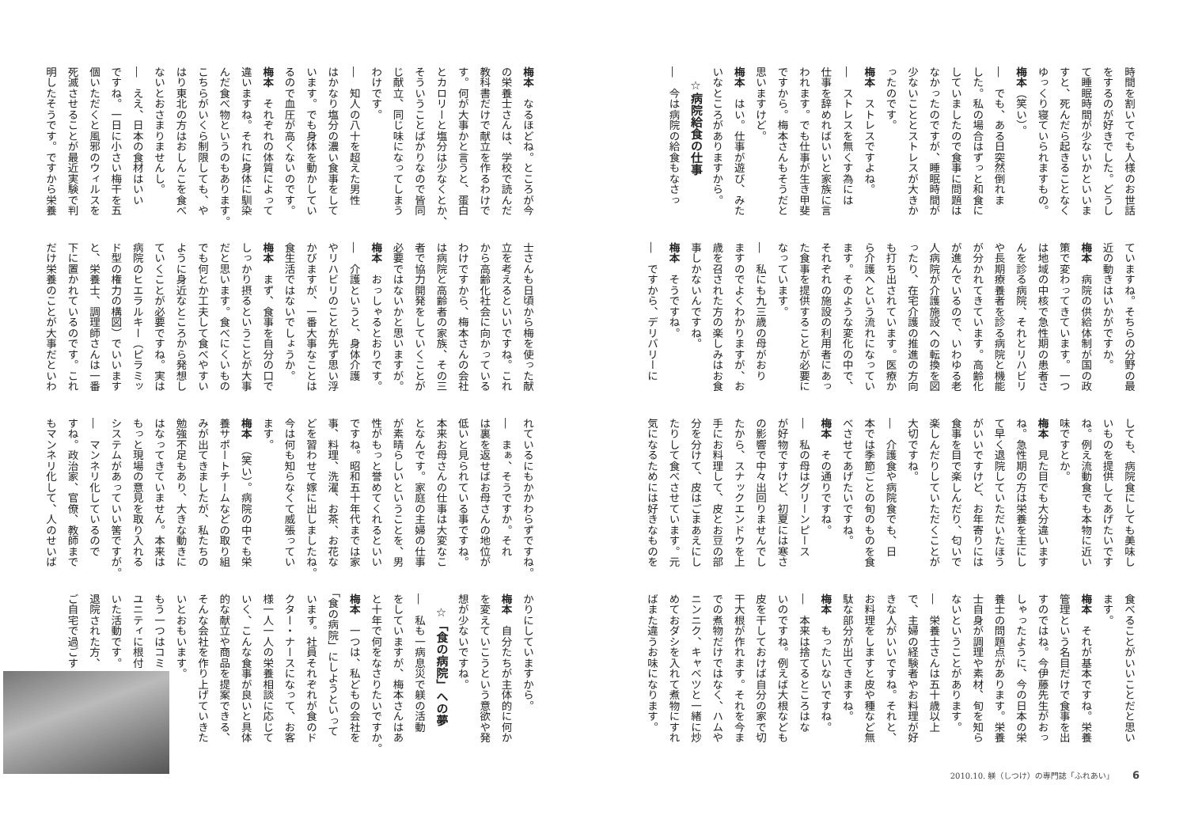時間を割いてでも人様のお世話
をするのが好きでした。どうし
て睡眠時間が少ないかといいま
すと、死んだら起きることなく
ゆっくり寝ていられますもの。
梅本（笑い）。
―　でも、ある日突然倒れま
した。私の場合はずっと和食に
していましたので食事に問題は
なかったのですが、睡眠時間が
少ないこととストレスが大きか
ったのです。
梅本　ストレスですよね。
―　ストレスを無くす為には
仕事を辞めればいいと家族に言
われます。でも仕事が生き甲斐
ですから。梅本さんもそうだと
思いますけど。
梅本　はい。仕事が遊び、みた
いなところがありますから。
　☆病院給食の仕事
―　今は病院の給食もなさっ
ていますね。そちらの分野の最
近の動きはいかがですか。
梅本　病院の供給体制が国の政
策で変わってきています。一つ
は地域の中核で急性期の患者さ
んを診る病院、それとリハビリ
や長期療養者を診る病院と機能
が分かれてきています。高齢化
が進んでいるので、いわゆる老
人病院が介護施設への転換を図
ったり、在宅介護の推進の方向
も打ち出されています。医療か
ら介護へという流れになってい
ます。そのような変化の中で、
それぞれの施設の利用者にあっ
た食事を提供することが必要に
なっています。
―　私にも九三歳の母がおり
ますのでよくわかりますが、お
歳を召された方の楽しみはお食
事しかないんですね。
梅本　そうですね。
―　ですから、デリバリーに
しても、病院食にしても美味し
いものを提供してあげたいです
ね。例え流動食でも本物に近い
味ですとか。
梅本　見た目でも大分違います
ね。急性期の方は栄養を主にし
て早く退院していただいたほう
がいいですけど、お年寄りには
食事を目で楽しんだり、匂いで
楽しんだりしていただくことが
大切ですね。
―　介護食や病院食でも、日
本では季節ごとの旬のものを食
べさせてあげたいですね。
梅本　その通りですね。
―　私の母はグリーンピース
が好物ですけど、初夏には寒さ
の影響で中々出回りませんでし
たから、スナックエンドウを上
手にお料理して、皮とお豆の部
分を分けて、皮はごまあえにし
たりして食べさせています。元
気になるためには好きなものを
食べることがいいことだと思い
ます。
梅本　それが基本ですね。栄養
管理という名目だけで食事を出
すのではね。今伊藤先生がおっ
しゃったように、今の日本の栄
養士の問題点があります。栄養
士自身が調理や素材、旬を知ら
ないということがあります。
―　栄養士さんは五十歳以上
で、主婦の経験者やお料理が好
きな人がいいですね。それと、
お料理をしますと皮や種など無
駄な部分が出てきますね。
梅本　もったいないですね。
―　本来は捨てるところはな
いのですね。例えば大根なども
皮を干しておけば自分の家で切
干大根が作れます。それを今ま
での煮物だけではなく、ハムや
ニンニク、キャベツと一緒に炒
めておダシを入れて煮物にすれ
ばまた違うお味になります。
2010.10. 躾（しつけ）の専門誌「ふれあい」 6
梅本　なるほどね。ところが今
の栄養士さんは、学校で読んだ
教科書だけで献立を作るわけで
す。何が大事かと言うと、蛋白
とカロリーと塩分は少なくとか、
そういうことばかりなので皆同
じ献立、同じ味になってしまう
わけです。
―　知人の八十を超えた男性
はかなり塩分の濃い食事をして
います。でも身体を動かしてい
るので血圧が高くないのです。
梅本　それぞれの体質によって
違いますね。それに身体に馴染
んだ食べ物というのもあります。
こちらがいくら制限しても、や
はり東北の方はおしんこを食べ
ないとおさまりませんし。
―　ええ、日本の食材はいい
ですね。一日に小さい梅干を五
個いただくと風邪のウィルスを
死滅させることが最近実験で判
明したそうです。ですから栄養
士さんも日頃から梅を使った献
立を考えるといいですね。これ
から高齢化社会に向かっている
わけですから、梅本さんの会社
は病院と高齢者の家族、その三
者で協力開発をしていくことが
必要ではないかと思いますが。
梅本　おっしゃるとおりです。
―　介護というと、身体介護
やリハビリのことが先ず思い浮
かびますが、一番大事なことは
食生活ではないでしょうか。
梅本　まず、食事を自分の口で
しっかり摂るということが大事
だと思います。食べにくいもの
でも何とか工夫して食べやすい
ように身近なところから発想し
ていくことが必要ですね。実は
病院のヒエラルキー（ピラミッ
ド型の権力の構図）でいいます
と、栄養士、調理師さんは一番
下に置かれているのです。これ
だけ栄養のことが大事だといわ
れているにもかかわらずですね。
―　まぁ、そうですか。それ
は裏を返せばお母さんの地位が
低いと見られている事ですね。
本来お母さんの仕事は大変なこ
となんです。家庭の主婦の仕事
が素晴らしいということを、男
性がもっと誉めてくれるといい
ですね。昭和五十年代までは家
事、料理、洗濯、お茶、お花な
どを習わせて嫁に出しましたね。
今は何も知らなくて威張ってい
ます。
梅本　（笑い）。病院の中でも栄
養サポートチームなどの取り組
みが出てきましたが、私たちの
勉強不足もあり、大きな動きに
はなってきていません。本来は
もっと現場の意見を取り入れる
システムがあっていい筈ですが。
―　マンネリ化しているので
すね。政治家、官僚、教師まで
もマンネリ化して、人のせいば
かりにしていますから。
梅本　自分たちが主体的に何か
を変えていこうという意欲や発
想が少ないですね。
　☆「食の病院」への夢
―　私も一病息災で躾の活動
をしていますが、梅本さんはあ
と十年で何をなさりたいですか。
梅本　一つは、私どもの会社を
「食の病院」にしようといって
います。社員それぞれが食のド
クター・ナースになって、お客
様一人一人の栄養相談に応じて
いく、こんな食事が良いと具体
的な献立や商品を提案できる、
そんな会社を作り上げていきた
いとおもいます。
もう一つはコミ
ユニティに根付
いた活動です。
退院された方、
ご自宅で過ごす